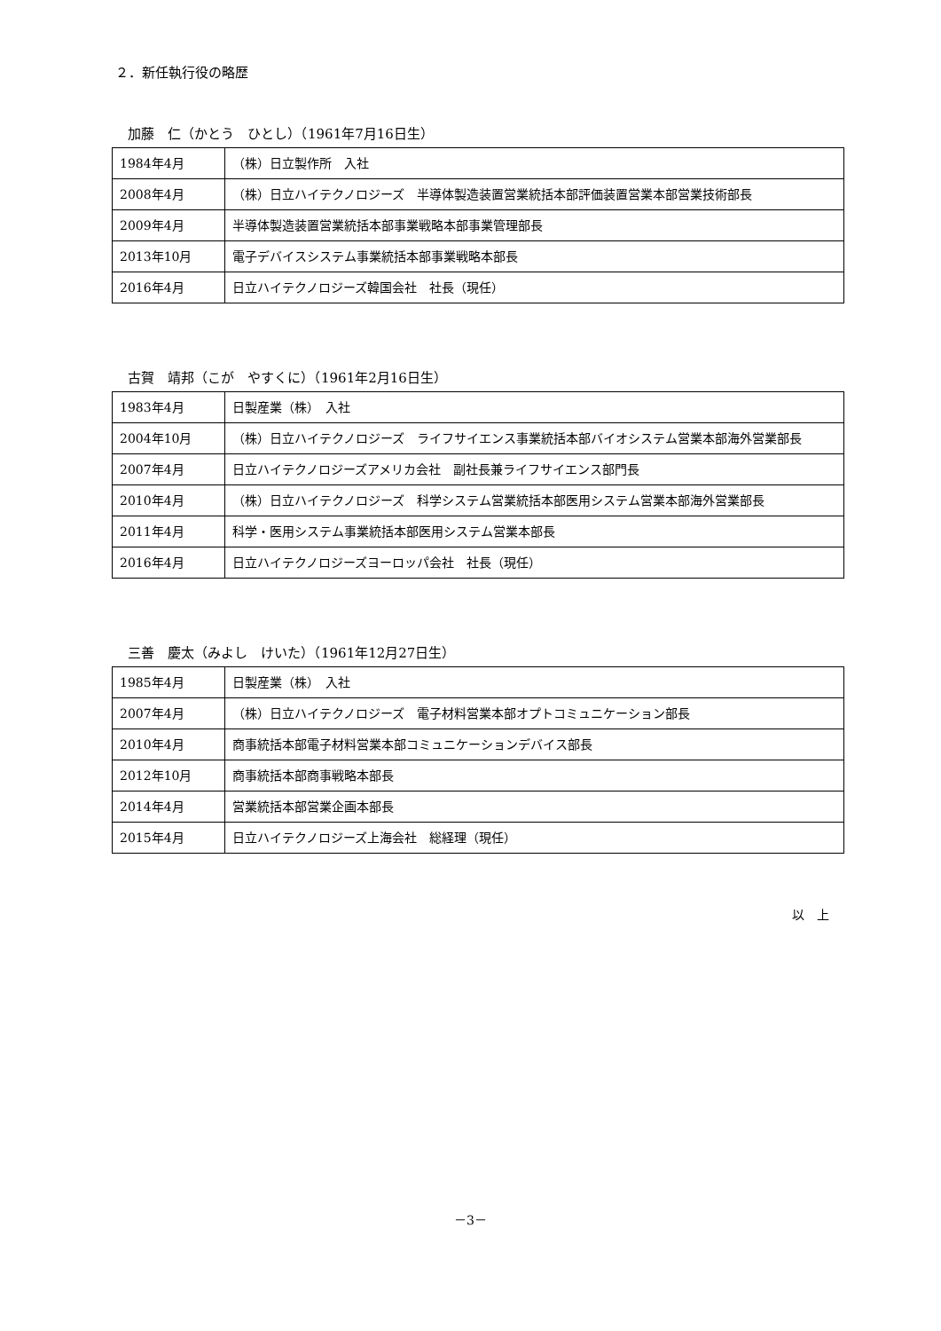２．新任執行役の略歴
加藤　仁（かとう　ひとし）（1961年7月16日生）
| 1984年4月 | （株）日立製作所 入社 |
| 2008年4月 | （株）日立ハイテクノロジーズ 半導体製造装置営業統括本部評価装置営業本部営業技術部長 |
| 2009年4月 | 半導体製造装置営業統括本部事業戦略本部事業管理部長 |
| 2013年10月 | 電子デバイスシステム事業統括本部事業戦略本部長 |
| 2016年4月 | 日立ハイテクノロジーズ韓国会社 社長（現任） |
古賀　靖邦（こが　やすくに）（1961年2月16日生）
| 1983年4月 | 日製産業（株） 入社 |
| 2004年10月 | （株）日立ハイテクノロジーズ ライフサイエンス事業統括本部バイオシステム営業本部海外営業部長 |
| 2007年4月 | 日立ハイテクノロジーズアメリカ会社 副社長兼ライフサイエンス部門長 |
| 2010年4月 | （株）日立ハイテクノロジーズ 科学システム営業統括本部医用システム営業本部海外営業部長 |
| 2011年4月 | 科学・医用システム事業統括本部医用システム営業本部長 |
| 2016年4月 | 日立ハイテクノロジーズヨーロッパ会社 社長（現任） |
三善　慶太（みよし　けいた）（1961年12月27日生）
| 1985年4月 | 日製産業（株） 入社 |
| 2007年4月 | （株）日立ハイテクノロジーズ 電子材料営業本部オプトコミュニケーション部長 |
| 2010年4月 | 商事統括本部電子材料営業本部コミュニケーションデバイス部長 |
| 2012年10月 | 商事統括本部商事戦略本部長 |
| 2014年4月 | 営業統括本部営業企画本部長 |
| 2015年4月 | 日立ハイテクノロジーズ上海会社 総経理（現任） |
以　上
－3－